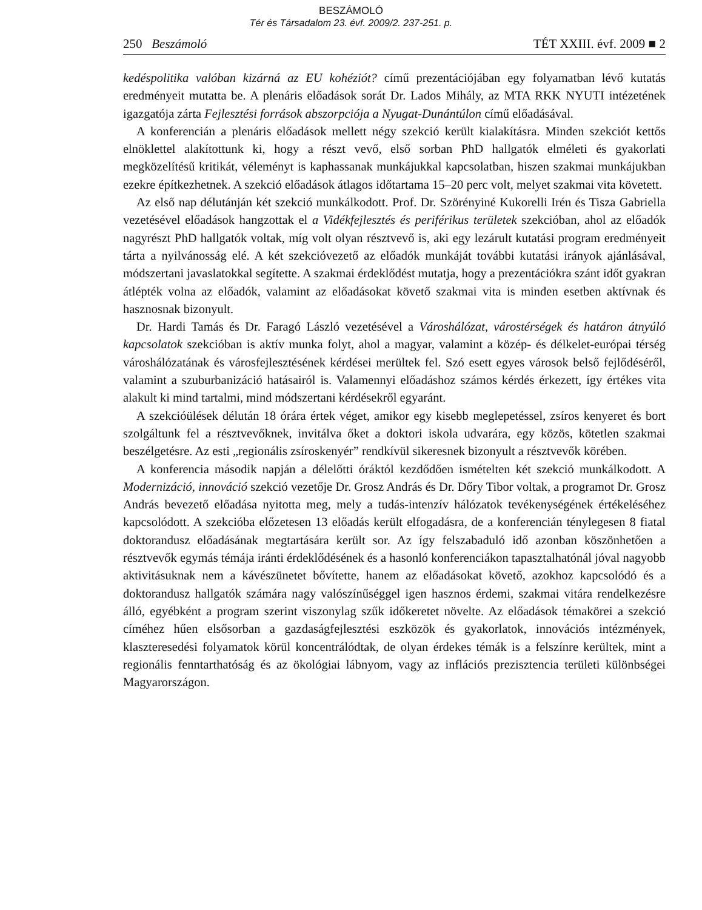BESZÁMOLÓ
Tér és Társadalom 23. évf. 2009/2. 237-251. p.
250 Beszámoló TÉT XXIII. évf. 2009 ■ 2
kedéspolitika valóban kizárná az EU kohéziót? című prezentációjában egy folyamatban lévő kutatás eredményeit mutatta be. A plenáris előadások sorát Dr. Lados Mihály, az MTA RKK NYUTI intézetének igazgatója zárta Fejlesztési források abszorpciója a Nyugat-Dunántúlon című előadásával.
A konferencián a plenáris előadások mellett négy szekció került kialakításra. Minden szekciót kettős elnöklettel alakítottunk ki, hogy a részt vevő, első sorban PhD hallgatók elméleti és gyakorlati megközelítésű kritikát, véleményt is kaphassanak munkájukkal kapcsolatban, hiszen szakmai munkájukban ezekre építkezhetnek. A szekció előadások átlagos időtartama 15–20 perc volt, melyet szakmai vita követett.
Az első nap délutánján két szekció munkálkodott. Prof. Dr. Szörényiné Kukorelli Irén és Tisza Gabriella vezetésével előadások hangzottak el a Vidékfejlesztés és periférikus területek szekcióban, ahol az előadók nagyrészt PhD hallgatók voltak, míg volt olyan résztvevő is, aki egy lezárult kutatási program eredményeit tárta a nyilvánosság elé. A két szekcióvezető az előadók munkáját további kutatási irányok ajánlásával, módszertani javaslatokkal segítette. A szakmai érdeklődést mutatja, hogy a prezentációkra szánt időt gyakran átlépték volna az előadók, valamint az előadásokat követő szakmai vita is minden esetben aktívnak és hasznosnak bizonyult.
Dr. Hardi Tamás és Dr. Faragó László vezetésével a Városhálózat, várostérségek és határon átnyúló kapcsolatok szekcióban is aktív munka folyt, ahol a magyar, valamint a közép- és délkelet-európai térség városhálózatának és városfejlesztésének kérdései merültek fel. Szó esett egyes városok belső fejlődéséről, valamint a szuburbanizáció hatásairól is. Valamennyi előadáshoz számos kérdés érkezett, így értékes vita alakult ki mind tartalmi, mind módszertani kérdésekről egyaránt.
A szekcióülések délután 18 órára értek véget, amikor egy kisebb meglepetéssel, zsíros kenyeret és bort szolgáltunk fel a résztvevőknek, invitálva őket a doktori iskola udvarára, egy közös, kötetlen szakmai beszélgetésre. Az esti „regionális zsíroskenyér” rendkívül sikeresnek bizonyult a résztvevők körében.
A konferencia második napján a délelőtti óráktól kezdődően ismételten két szekció munkálkodott. A Modernizáció, innováció szekció vezetője Dr. Grosz András és Dr. Dőry Tibor voltak, a programot Dr. Grosz András bevezető előadása nyitotta meg, mely a tudás-intenzív hálózatok tevékenységének értékeléséhez kapcsolódott. A szekcióba előzetesen 13 előadás került elfogadásra, de a konferencián ténylegesen 8 fiatal doktorandusz előadásának megtartására került sor. Az így felszabaduló idő azonban köszönhetően a résztvevők egymás témája iránti érdeklődésének és a hasonló konferenciákon tapasztalhatónál jóval nagyobb aktivitásuknak nem a kávészünetet bővítette, hanem az előadásokat követő, azokhoz kapcsolódó és a doktorandusz hallgatók számára nagy valószínűséggel igen hasznos érdemi, szakmai vitára rendelkezésre álló, egyébként a program szerint viszonylag szűk időkeretet növelte. Az előadások témakörei a szekció címéhez hűen elsősorban a gazdaságfejlesztési eszközök és gyakorlatok, innovációs intézmények, klaszteresedési folyamatok körül koncentrálódtak, de olyan érdekes témák is a felszínre kerültek, mint a regionális fenntarthatóság és az ökológiai lábnyom, vagy az inflációs prezisztencia területi különbségei Magyarországon.